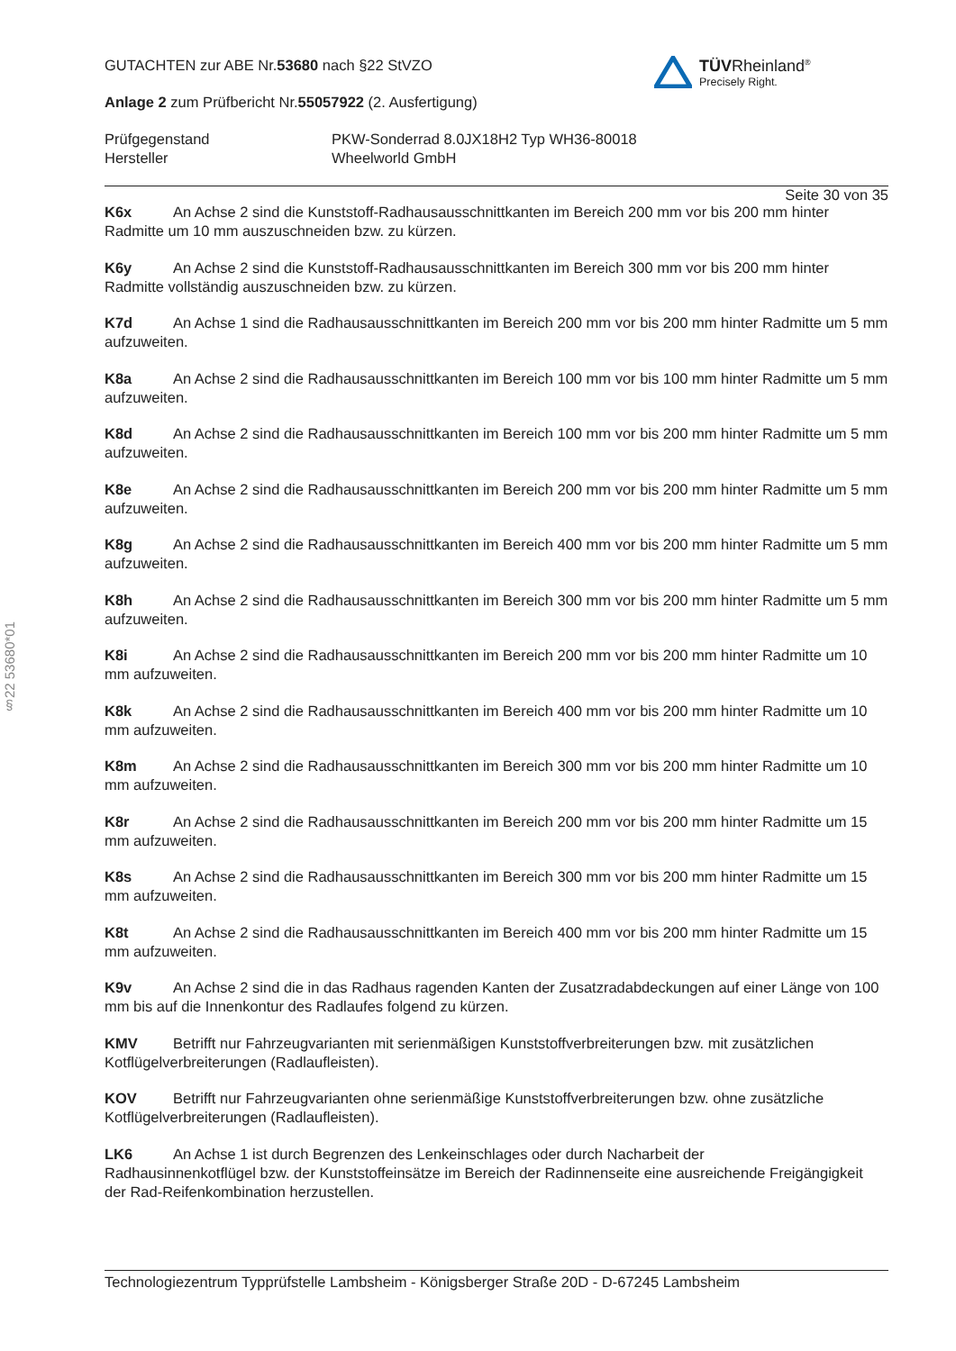§22 53680*01
TÜVRheinland<sup>®</sup>
Precisely Right.
GUTACHTEN zur ABE Nr.53680 nach §22 StVZO
Anlage 2 zum Prüfbericht Nr.55057922 (2. Ausfertigung)
Prüfgegenstand
Hersteller
PKW-Sonderrad 8.0JX18H2 Typ WH36-80018
Wheelworld GmbH
Seite 30 von 35
K6x An Achse 2 sind die Kunststoff-Radhausausschnittkanten im Bereich 200 mm vor bis 200 mm hinter Radmitte um 10 mm auszuschneiden bzw. zu kürzen.
K6y An Achse 2 sind die Kunststoff-Radhausausschnittkanten im Bereich 300 mm vor bis 200 mm hinter Radmitte vollständig auszuschneiden bzw. zu kürzen.
K7d An Achse 1 sind die Radhausausschnittkanten im Bereich 200 mm vor bis 200 mm hinter Radmitte um 5 mm aufzuweiten.
K8a An Achse 2 sind die Radhausausschnittkanten im Bereich 100 mm vor bis 100 mm hinter Radmitte um 5 mm aufzuweiten.
K8d An Achse 2 sind die Radhausausschnittkanten im Bereich 100 mm vor bis 200 mm hinter Radmitte um 5 mm aufzuweiten.
K8e An Achse 2 sind die Radhausausschnittkanten im Bereich 200 mm vor bis 200 mm hinter Radmitte um 5 mm aufzuweiten.
K8g An Achse 2 sind die Radhausausschnittkanten im Bereich 400 mm vor bis 200 mm hinter Radmitte um 5 mm aufzuweiten.
K8h An Achse 2 sind die Radhausausschnittkanten im Bereich 300 mm vor bis 200 mm hinter Radmitte um 5 mm aufzuweiten.
K8i An Achse 2 sind die Radhausausschnittkanten im Bereich 200 mm vor bis 200 mm hinter Radmitte um 10 mm aufzuweiten.
K8k An Achse 2 sind die Radhausausschnittkanten im Bereich 400 mm vor bis 200 mm hinter Radmitte um 10 mm aufzuweiten.
K8m An Achse 2 sind die Radhausausschnittkanten im Bereich 300 mm vor bis 200 mm hinter Radmitte um 10 mm aufzuweiten.
K8r An Achse 2 sind die Radhausausschnittkanten im Bereich 200 mm vor bis 200 mm hinter Radmitte um 15 mm aufzuweiten.
K8s An Achse 2 sind die Radhausausschnittkanten im Bereich 300 mm vor bis 200 mm hinter Radmitte um 15 mm aufzuweiten.
K8t An Achse 2 sind die Radhausausschnittkanten im Bereich 400 mm vor bis 200 mm hinter Radmitte um 15 mm aufzuweiten.
K9v An Achse 2 sind die in das Radhaus ragenden Kanten der Zusatzradabdeckungen auf einer Länge von 100 mm bis auf die Innenkontur des Radlaufes folgend zu kürzen.
KMV Betrifft nur Fahrzeugvarianten mit serienmäßigen Kunststoffverbreiterungen bzw. mit zusätzlichen Kotflügelverbreiterungen (Radlaufleisten).
KOV Betrifft nur Fahrzeugvarianten ohne serienmäßige Kunststoffverbreiterungen bzw. ohne zusätzliche Kotflügelverbreiterungen (Radlaufleisten).
LK6 An Achse 1 ist durch Begrenzen des Lenkeinschlages oder durch Nacharbeit der
Radhausinnenkotflügel bzw. der Kunststoffeinsätze im Bereich der Radinnenseite eine ausreichende Freigängigkeit der Rad-Reifenkombination herzustellen.
Technologiezentrum Typprüfstelle Lambsheim - Königsberger Straße 20D - D-67245 Lambsheim